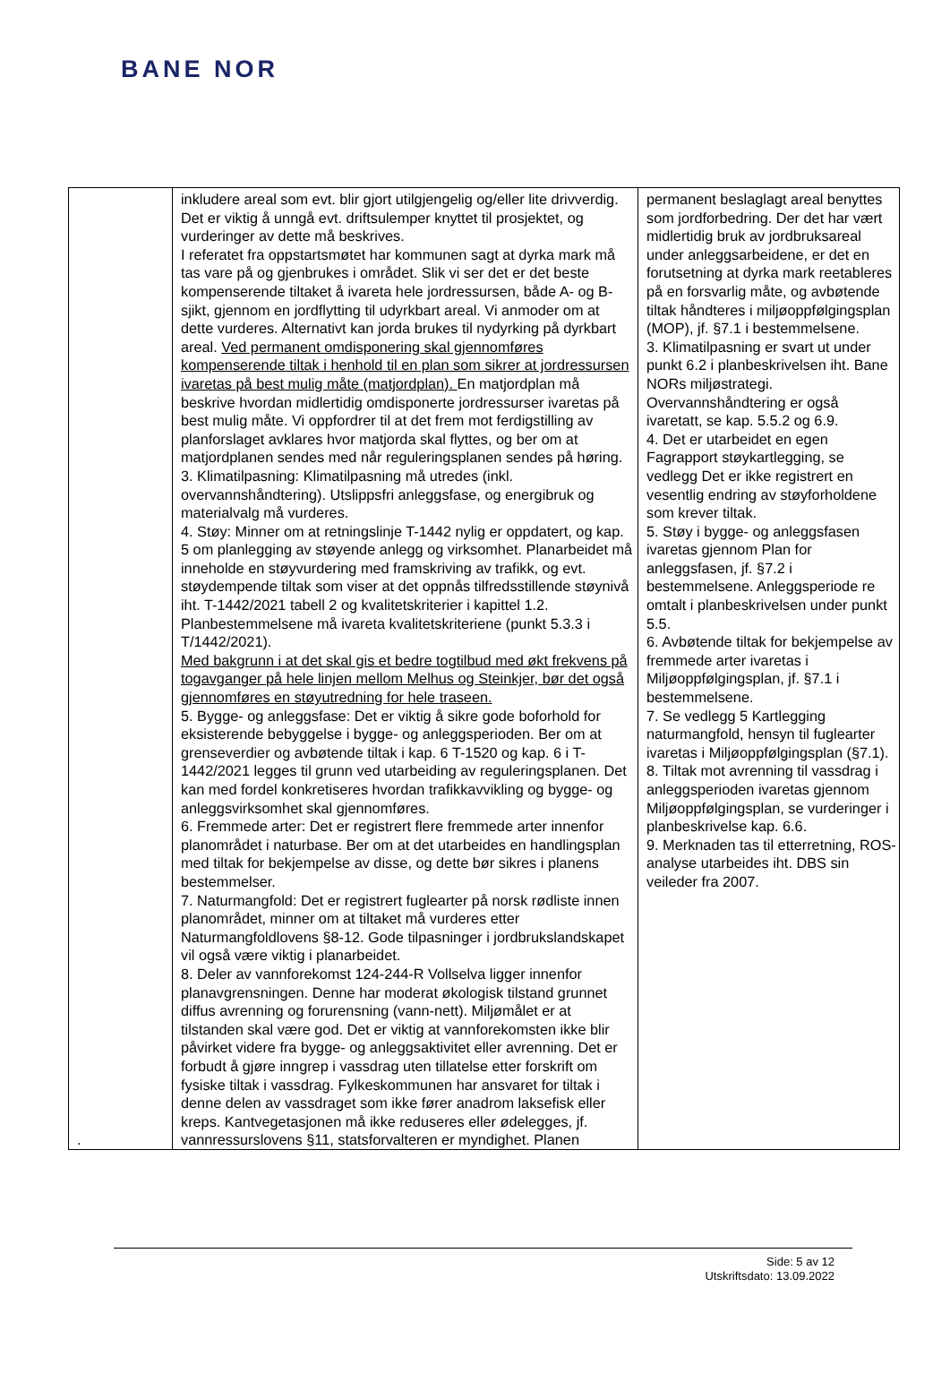BANE NOR
| . | inkludere areal som evt. blir gjort utilgjengelig og/eller lite drivverdig. Det er viktig å unngå evt. driftsulemper knyttet til prosjektet, og vurderinger av dette må beskrives. I referatet fra oppstartsmøtet har kommunen sagt at dyrka mark må tas vare på og gjenbrukes i området. Slik vi ser det er det beste kompenserende tiltaket å ivareta hele jordressursen, både A- og B-sjikt, gjennom en jordflytting til udyrkbart areal. Vi anmoder om at dette vurderes. Alternativt kan jorda brukes til nydyrking på dyrkbart areal. Ved permanent omdisponering skal gjennomføres kompenserende tiltak i henhold til en plan som sikrer at jordressursen ivaretas på best mulig måte (matjordplan). En matjordplan må beskrive hvordan midlertidig omdisponerte jordressurser ivaretas på best mulig måte. Vi oppfordrer til at det frem mot ferdigstilling av planforslaget avklares hvor matjorda skal flyttes, og ber om at matjordplanen sendes med når reguleringsplanen sendes på høring. 3. Klimatilpasning: Klimatilpasning må utredes (inkl. overvannshåndtering). Utslippsfri anleggsfase, og energibruk og materialvalg må vurderes. 4. Støy: Minner om at retningslinje T-1442 nylig er oppdatert, og kap. 5 om planlegging av støyende anlegg og virksomhet. Planarbeidet må inneholde en støyvurdering med framskriving av trafikk, og evt. støydempende tiltak som viser at det oppnås tilfredsstillende støynivå iht. T-1442/2021 tabell 2 og kvalitetskriterier i kapittel 1.2. Planbestemmelsene må ivareta kvalitetskriteriene (punkt 5.3.3 i T/1442/2021). Med bakgrunn i at det skal gis et bedre togtilbud med økt frekvens på togavganger på hele linjen mellom Melhus og Steinkjer, bør det også gjennomføres en støyutredning for hele traseen. 5. Bygge- og anleggsfase: Det er viktig å sikre gode boforhold for eksisterende bebyggelse i bygge- og anleggsperioden. Ber om at grenseverdier og avbøtende tiltak i kap. 6 T-1520 og kap. 6 i T-1442/2021 legges til grunn ved utarbeiding av reguleringsplanen. Det kan med fordel konkretiseres hvordan trafikkavvikling og bygge- og anleggsvirksomhet skal gjennomføres. 6. Fremmede arter: Det er registrert flere fremmede arter innenfor planområdet i naturbase. Ber om at det utarbeides en handlingsplan med tiltak for bekjempelse av disse, og dette bør sikres i planens bestemmelser. 7. Naturmangfold: Det er registrert fuglearter på norsk rødliste innen planområdet, minner om at tiltaket må vurderes etter Naturmangfoldlovens §8-12. Gode tilpasninger i jordbrukslandskapet vil også være viktig i planarbeidet. 8. Deler av vannforekomst 124-244-R Vollselva ligger innenfor planavgrensningen. Denne har moderat økologisk tilstand grunnet diffus avrenning og forurensning (vann-nett). Miljømålet er at tilstanden skal være god. Det er viktig at vannforekomsten ikke blir påvirket videre fra bygge- og anleggsaktivitet eller avrenning. Det er forbudt å gjøre inngrep i vassdrag uten tillatelse etter forskrift om fysiske tiltak i vassdrag. Fylkeskommunen har ansvaret for tiltak i denne delen av vassdraget som ikke fører anadrom laksefisk eller kreps. Kantvegetasjonen må ikke reduseres eller ødelegges, jf. vannressurslovens §11, statsforvalteren er myndighet. Planen | permanent beslaglagt areal benyttes som jordforbedring. Der det har vært midlertidig bruk av jordbruksareal under anleggsarbeidene, er det en forutsetning at dyrka mark reetableres på en forsvarlig måte, og avbøtende tiltak håndteres i miljøoppfølgingsplan (MOP), jf. §7.1 i bestemmelsene. 3. Klimatilpasning er svart ut under punkt 6.2 i planbeskrivelsen iht. Bane NORs miljøstrategi. Overvannshåndtering er også ivaretatt, se kap. 5.5.2 og 6.9. 4. Det er utarbeidet en egen Fagrapport støykartlegging, se vedlegg Det er ikke registrert en vesentlig endring av støyforholdene som krever tiltak. 5. Støy i bygge- og anleggsfasen ivaretas gjennom Plan for anleggsfasen, jf. §7.2 i bestemmelsene. Anleggsperiode re omtalt i planbeskrivelsen under punkt 5.5. 6. Avbøtende tiltak for bekjempelse av fremmede arter ivaretas i Miljøoppfølgingsplan, jf. §7.1 i bestemmelsene. 7. Se vedlegg 5 Kartlegging naturmangfold, hensyn til fuglearter ivaretas i Miljøoppfølgingsplan (§7.1). 8. Tiltak mot avrenning til vassdrag i anleggsperioden ivaretas gjennom Miljøoppfølgingsplan, se vurderinger i planbeskrivelse kap. 6.6. 9. Merknaden tas til etterretning, ROS-analyse utarbeides iht. DBS sin veileder fra 2007. |
Side: 5 av 12
Utskriftsdato: 13.09.2022